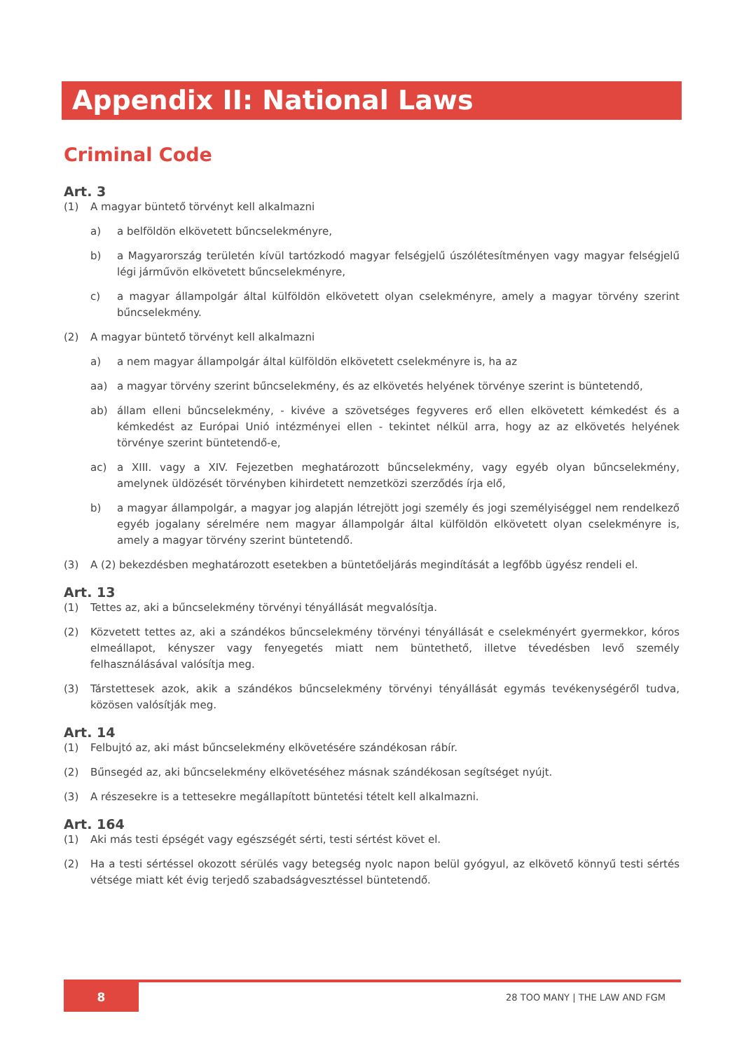Appendix II: National Laws
Criminal Code
Art. 3
(1) A magyar büntető törvényt kell alkalmazni
a) a belföldön elkövetett bűncselekményre,
b) a Magyarország területén kívül tartózkodó magyar felségjelű úszólétesítményen vagy magyar felségjelű légi járművön elkövetett bűncselekményre,
c) a magyar állampolgár által külföldön elkövetett olyan cselekményre, amely a magyar törvény szerint bűncselekmény.
(2) A magyar büntető törvényt kell alkalmazni
a) a nem magyar állampolgár által külföldön elkövetett cselekményre is, ha az
aa) a magyar törvény szerint bűncselekmény, és az elkövetés helyének törvénye szerint is büntetendő,
ab) állam elleni bűncselekmény, - kivéve a szövetséges fegyveres erő ellen elkövetett kémkedést és a kémkedést az Európai Unió intézményei ellen - tekintet nélkül arra, hogy az az elkövetés helyének törvénye szerint büntetendő-e,
ac) a XIII. vagy a XIV. Fejezetben meghatározott bűncselekmény, vagy egyéb olyan bűncselekmény, amelynek üldözését törvényben kihirdetett nemzetközi szerződés írja elő,
b) a magyar állampolgár, a magyar jog alapján létrejött jogi személy és jogi személyiséggel nem rendelkező egyéb jogalany sérelmére nem magyar állampolgár által külföldön elkövetett olyan cselekményre is, amely a magyar törvény szerint büntetendő.
(3) A (2) bekezdésben meghatározott esetekben a büntetőeljárás megindítását a legfőbb ügyész rendeli el.
Art. 13
(1) Tettes az, aki a bűncselekmény törvényi tényállását megvalósítja.
(2) Közvetett tettes az, aki a szándékos bűncselekmény törvényi tényállását e cselekményért gyermekkor, kóros elmeállapot, kényszer vagy fenyegetés miatt nem büntethető, illetve tévedésben levő személy felhasználásával valósítja meg.
(3) Társtettesek azok, akik a szándékos bűncselekmény törvényi tényállását egymás tevékenységéről tudva, közösen valósítják meg.
Art. 14
(1) Felbujtó az, aki mást bűncselekmény elkövetésére szándékosan rábír.
(2) Bűnsegéd az, aki bűncselekmény elkövetéséhez másnak szándékosan segítséget nyújt.
(3) A részesekre is a tettesekre megállapított büntetési tételt kell alkalmazni.
Art. 164
(1) Aki más testi épségét vagy egészségét sérti, testi sértést követ el.
(2) Ha a testi sértéssel okozott sérülés vagy betegség nyolc napon belül gyógyul, az elkövető könnyű testi sértés vétsége miatt két évig terjedő szabadságvesztéssel büntetendő.
8
28 TOO MANY | THE LAW AND FGM